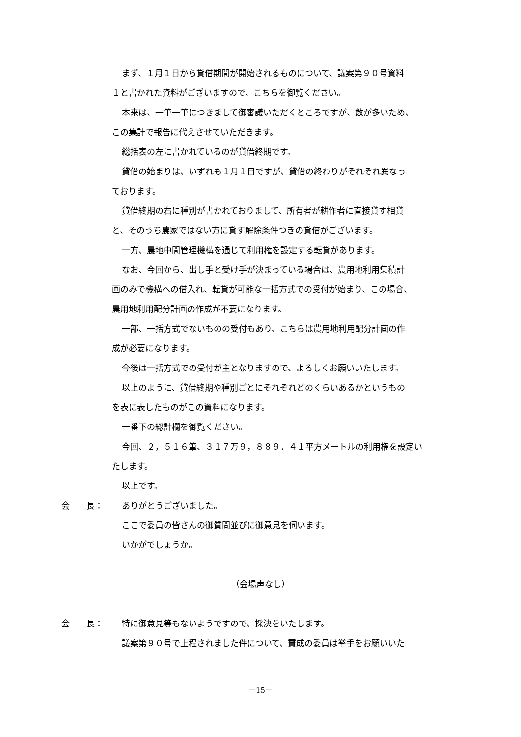まず、１月１日から貸借期間が開始されるものについて、議案第９０号資料
１と書かれた資料がございますので、こちらを御覧ください。
本来は、一筆一筆につきまして御審議いただくところですが、数が多いため、
この集計で報告に代えさせていただきます。
総括表の左に書かれているのが貸借終期です。
貸借の始まりは、いずれも１月１日ですが、貸借の終わりがそれぞれ異なっ
ております。
貸借終期の右に種別が書かれておりまして、所有者が耕作者に直接貸す相貸
と、そのうち農家ではない方に貸す解除条件つきの貸借がございます。
一方、農地中間管理機構を通じて利用権を設定する転貸があります。
なお、今回から、出し手と受け手が決まっている場合は、農用地利用集積計
画のみで機構への借入れ、転貸が可能な一括方式での受付が始まり、この場合、
農用地利用配分計画の作成が不要になります。
一部、一括方式でないものの受付もあり、こちらは農用地利用配分計画の作
成が必要になります。
今後は一括方式での受付が主となりますので、よろしくお願いいたします。
以上のように、貸借終期や種別ごとにそれぞれどのくらいあるかというもの
を表に表したものがこの資料になります。
一番下の総計欄を御覧ください。
今回、２，５１６筆、３１７万９，８８９．４１平方メートルの利用権を設定い
たします。
以上です。
会　　長： ありがとうございました。
ここで委員の皆さんの御質問並びに御意見を伺います。
いかがでしょうか。
（会場声なし）
会　　長： 特に御意見等もないようですので、採決をいたします。
議案第９０号で上程されました件について、賛成の委員は挙手をお願いいた
－15－